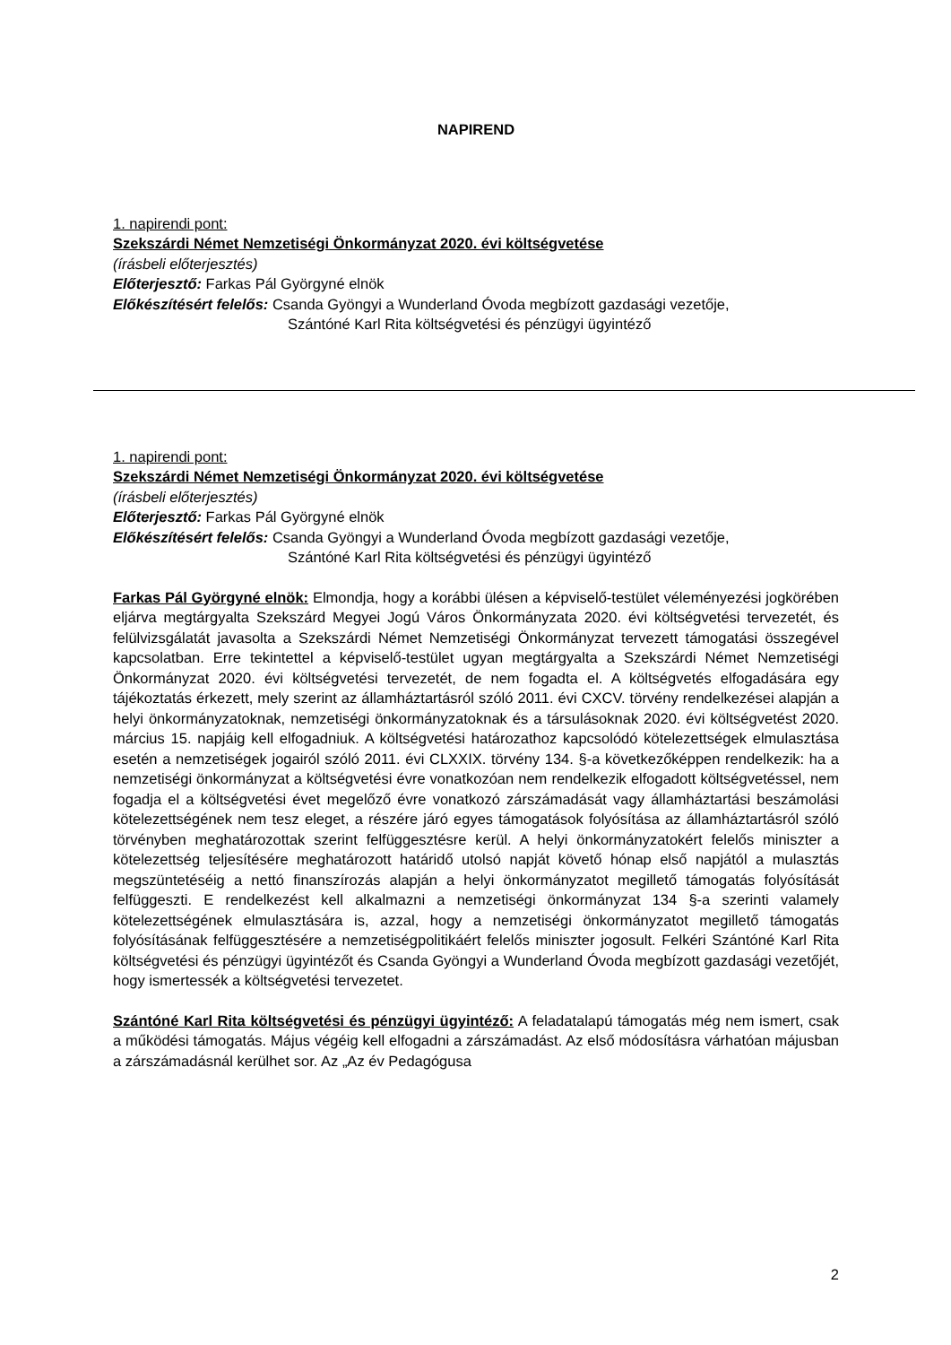NAPIREND
1. napirendi pont:
Szekszárdi Német Nemzetiségi Önkormányzat 2020. évi költségvetése
(írásbeli előterjesztés)
Előterjesztő: Farkas Pál Györgyné elnök
Előkészítésért felelős: Csanda Gyöngyi a Wunderland Óvoda megbízott gazdasági vezetője,
Szántóné Karl Rita költségvetési és pénzügyi ügyintéző
1. napirendi pont:
Szekszárdi Német Nemzetiségi Önkormányzat 2020. évi költségvetése
(írásbeli előterjesztés)
Előterjesztő: Farkas Pál Györgyné elnök
Előkészítésért felelős: Csanda Gyöngyi a Wunderland Óvoda megbízott gazdasági vezetője,
Szántóné Karl Rita költségvetési és pénzügyi ügyintéző
Farkas Pál Györgyné elnök: Elmondja, hogy a korábbi ülésen a képviselő-testület véleményezési jogkörében eljárva megtárgyalta Szekszárd Megyei Jogú Város Önkormányzata 2020. évi költségvetési tervezetét, és felülvizsgálatát javasolta a Szekszárdi Német Nemzetiségi Önkormányzat tervezett támogatási összegével kapcsolatban. Erre tekintettel a képviselő-testület ugyan megtárgyalta a Szekszárdi Német Nemzetiségi Önkormányzat 2020. évi költségvetési tervezetét, de nem fogadta el. A költségvetés elfogadására egy tájékoztatás érkezett, mely szerint az államháztartásról szóló 2011. évi CXCV. törvény rendelkezései alapján a helyi önkormányzatoknak, nemzetiségi önkormányzatoknak és a társulásoknak 2020. évi költségvetést 2020. március 15. napjáig kell elfogadniuk. A költségvetési határozathoz kapcsolódó kötelezettségek elmulasztása esetén a nemzetiségek jogairól szóló 2011. évi CLXXIX. törvény 134. §-a következőképpen rendelkezik: ha a nemzetiségi önkormányzat a költségvetési évre vonatkozóan nem rendelkezik elfogadott költségvetéssel, nem fogadja el a költségvetési évet megelőző évre vonatkozó zárszámadását vagy államháztartási beszámolási kötelezettségének nem tesz eleget, a részére járó egyes támogatások folyósítása az államháztartásról szóló törvényben meghatározottak szerint felfüggesztésre kerül. A helyi önkormányzatokért felelős miniszter a kötelezettség teljesítésére meghatározott határidő utolsó napját követő hónap első napjától a mulasztás megszüntetéséig a nettó finanszírozás alapján a helyi önkormányzatot megillető támogatás folyósítását felfüggeszti. E rendelkezést kell alkalmazni a nemzetiségi önkormányzat 134 §-a szerinti valamely kötelezettségének elmulasztására is, azzal, hogy a nemzetiségi önkormányzatot megillető támogatás folyósításának felfüggesztésére a nemzetiségpolitikáért felelős miniszter jogosult. Felkéri Szántóné Karl Rita költségvetési és pénzügyi ügyintézőt és Csanda Gyöngyi a Wunderland Óvoda megbízott gazdasági vezetőjét, hogy ismertessék a költségvetési tervezetet.
Szántóné Karl Rita költségvetési és pénzügyi ügyintéző: A feladatalapú támogatás még nem ismert, csak a működési támogatás. Május végéig kell elfogadni a zárszámadást. Az első módosításra várhatóan májusban a zárszámadásnál kerülhet sor. Az „Az év Pedagógusa
2